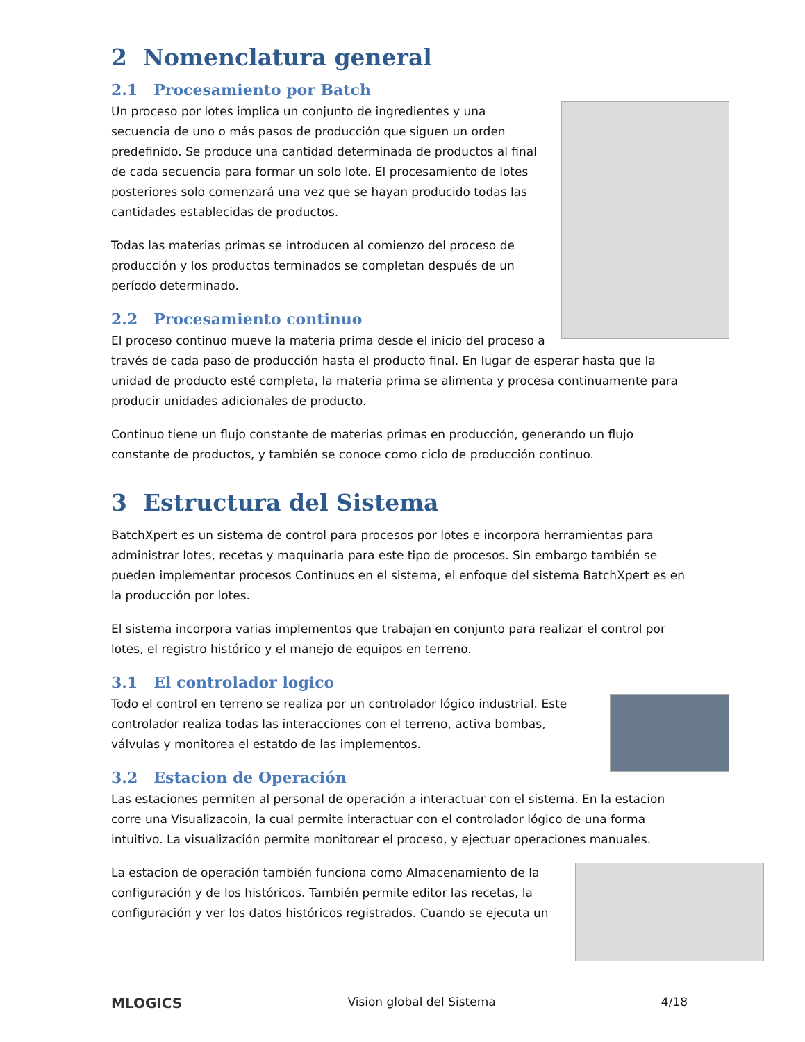2 Nomenclatura general
2.1 Procesamiento por Batch
Un proceso por lotes implica un conjunto de ingredientes y una secuencia de uno o más pasos de producción que siguen un orden predefinido. Se produce una cantidad determinada de productos al final de cada secuencia para formar un solo lote. El procesamiento de lotes posteriores solo comenzará una vez que se hayan producido todas las cantidades establecidas de productos.
Todas las materias primas se introducen al comienzo del proceso de producción y los productos terminados se completan después de un período determinado.
2.2 Procesamiento continuo
El proceso continuo mueve la materia prima desde el inicio del proceso a través de cada paso de producción hasta el producto final. En lugar de esperar hasta que la unidad de producto esté completa, la materia prima se alimenta y procesa continuamente para producir unidades adicionales de producto.
Continuo tiene un flujo constante de materias primas en producción, generando un flujo constante de productos, y también se conoce como ciclo de producción continuo.
3 Estructura del Sistema
BatchXpert es un sistema de control para procesos por lotes e incorpora herramientas para administrar lotes, recetas y maquinaria para este tipo de procesos. Sin embargo también se pueden implementar procesos Continuos en el sistema, el enfoque del sistema BatchXpert es en la producción por lotes.
El sistema incorpora varias implementos que trabajan en conjunto para realizar el control por lotes, el registro histórico y el manejo de equipos en terreno.
3.1 El controlador logico
Todo el control en terreno se realiza por un controlador lógico industrial. Este controlador realiza todas las interacciones con el terreno, activa bombas, válvulas y monitorea el estatdo de las implementos.
3.2 Estacion de Operación
Las estaciones permiten al personal de operación a interactuar con el sistema. En la estacion corre una Visualizacoin, la cual permite interactuar con el controlador lógico de una forma intuitivo. La visualización permite monitorear el proceso, y ejectuar operaciones manuales.
La estacion de operación también funciona como Almacenamiento de la configuración y de los históricos. También permite editor las recetas, la configuración y ver los datos históricos registrados. Cuando se ejecuta un
MLOGICS Vision global del Sistema 4/18